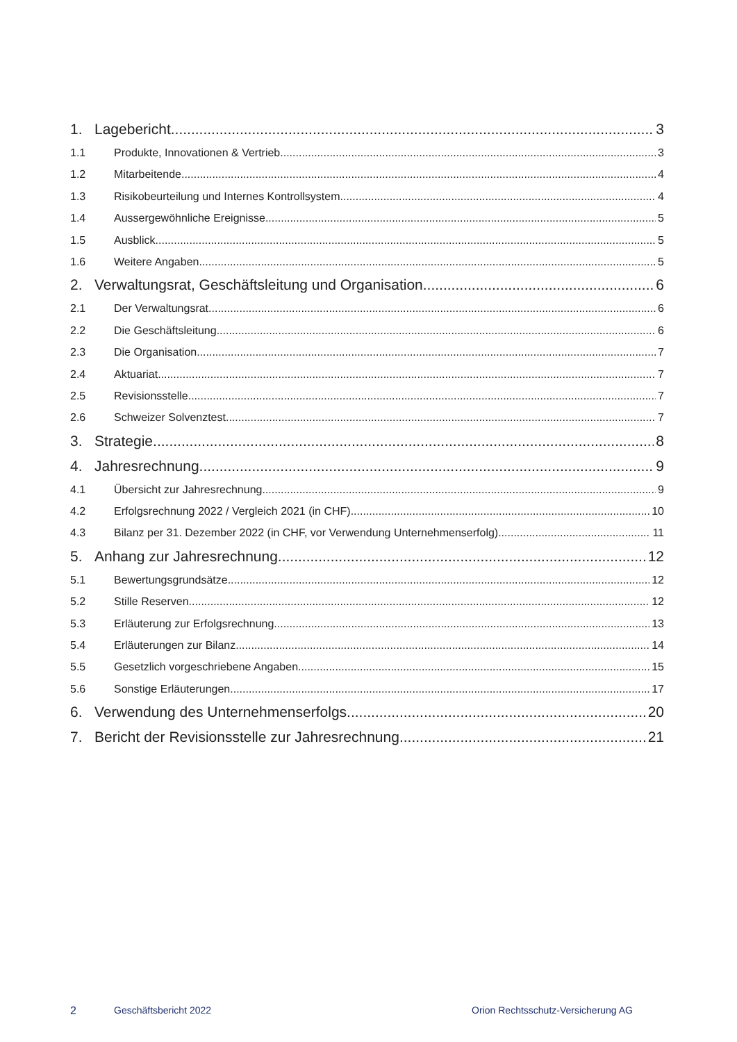1. Lagebericht 3
1.1 Produkte, Innovationen & Vertrieb 3
1.2 Mitarbeitende 4
1.3 Risikobeurteilung und Internes Kontrollsystem 4
1.4 Aussergewöhnliche Ereignisse 5
1.5 Ausblick 5
1.6 Weitere Angaben 5
2. Verwaltungsrat, Geschäftsleitung und Organisation 6
2.1 Der Verwaltungsrat 6
2.2 Die Geschäftsleitung 6
2.3 Die Organisation 7
2.4 Aktuariat 7
2.5 Revisionsstelle 7
2.6 Schweizer Solvenztest 7
3. Strategie 8
4. Jahresrechnung 9
4.1 Übersicht zur Jahresrechnung 9
4.2 Erfolgsrechnung 2022 / Vergleich 2021 (in CHF) 10
4.3 Bilanz per 31. Dezember 2022 (in CHF, vor Verwendung Unternehmenserfolg) 11
5. Anhang zur Jahresrechnung 12
5.1 Bewertungsgrundsätze 12
5.2 Stille Reserven 12
5.3 Erläuterung zur Erfolgsrechnung 13
5.4 Erläuterungen zur Bilanz 14
5.5 Gesetzlich vorgeschriebene Angaben 15
5.6 Sonstige Erläuterungen 17
6. Verwendung des Unternehmenserfolgs 20
7. Bericht der Revisionsstelle zur Jahresrechnung 21
2 Geschäftsbericht 2022 Orion Rechtsschutz-Versicherung AG